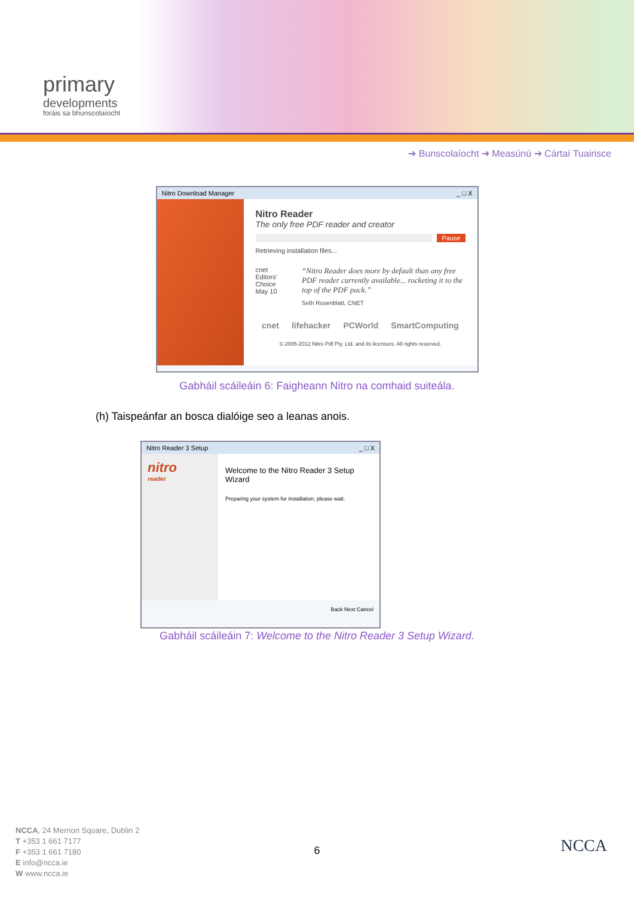primary
developments
foráis sa bhunscolaíocht
➔ Bunscolaíocht ➔ Measúnú ➔ Cártaí Tuairisce
Nitro Download Manager _ □ X
Nitro Reader
The only free PDF reader and creator
Pause
Retrieving installation files...
cnet Editors' Choice May 10
“Nitro Reader does more by default than any free PDF reader currently available... rocketing it to the top of the PDF pack.”
Seth Rosenblatt, CNET
cnet lifehacker PCWorld SmartComputing
© 2005-2012 Nitro Pdf Pty. Ltd. and its licensors. All rights reserved.
Gabháil scáileáin 6: Faigheann Nitro na comhaid suiteála.
(h) Taispeánfar an bosca dialóige seo a leanas anois.
Nitro Reader 3 Setup _ □ X
nitro
reader
Welcome to the Nitro Reader 3 Setup Wizard
Preparing your system for installation, please wait.
Back Next Cancel
Gabháil scáileáin 7: Welcome to the Nitro Reader 3 Setup Wizard.
NCCA, 24 Merrion Square, Dublin 2
T +353 1 661 7177
F +353 1 661 7180
E info@ncca.ie
W www.ncca.ie
6 NCCA